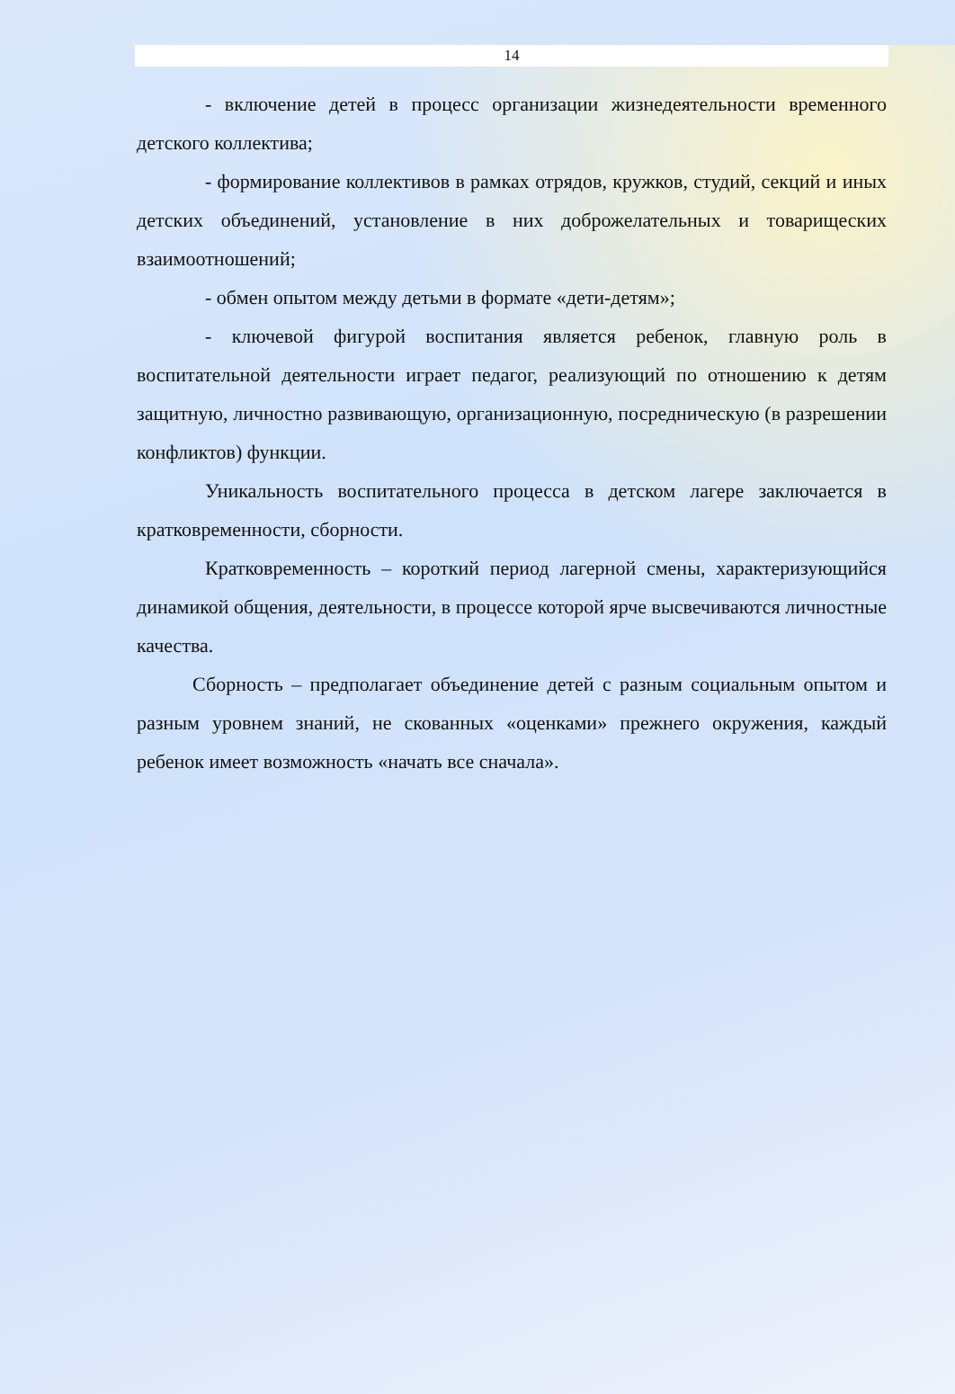14
- включение детей в процесс организации жизнедеятельности временного детского коллектива;
- формирование коллективов в рамках отрядов, кружков, студий, секций и иных детских объединений, установление в них доброжелательных и товарищеских взаимоотношений;
- обмен опытом между детьми в формате «дети-детям»;
- ключевой фигурой воспитания является ребенок, главную роль в воспитательной деятельности играет педагог, реализующий по отношению к детям защитную, личностно развивающую, организационную, посредническую (в разрешении конфликтов) функции.
Уникальность воспитательного процесса в детском лагере заключается в кратковременности, сборности.
Кратковременность – короткий период лагерной смены, характеризующийся динамикой общения, деятельности, в процессе которой ярче высвечиваются личностные качества.
Сборность – предполагает объединение детей с разным социальным опытом и разным уровнем знаний, не скованных «оценками» прежнего окружения, каждый ребенок имеет возможность «начать все сначала».